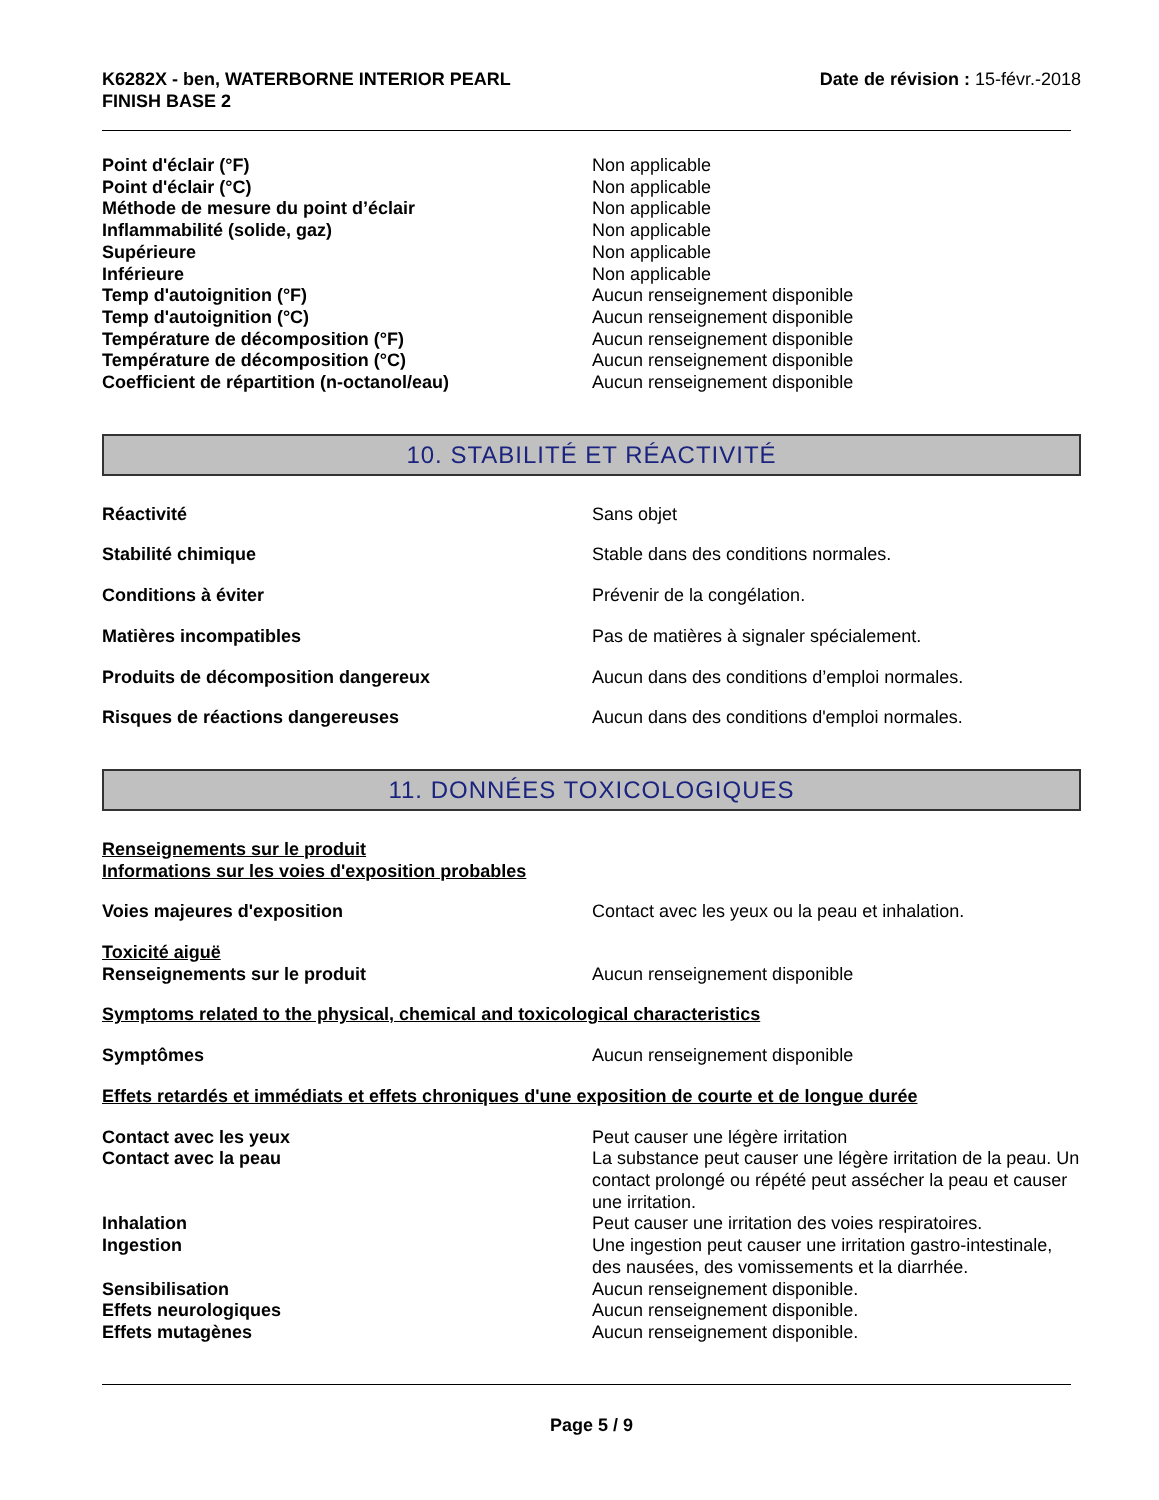K6282X - ben, WATERBORNE INTERIOR PEARL
FINISH BASE 2
Date de révision : 15-févr.-2018
Point d'éclair (°F) Non applicable
Point d'éclair (°C) Non applicable
Méthode de mesure du point d’éclair Non applicable
Inflammabilité (solide, gaz) Non applicable
Supérieure Non applicable
Inférieure Non applicable
Temp d'autoignition (°F) Aucun renseignement disponible
Temp d'autoignition (°C) Aucun renseignement disponible
Température de décomposition (°F) Aucun renseignement disponible
Température de décomposition (°C) Aucun renseignement disponible
Coefficient de répartition (n-octanol/eau) Aucun renseignement disponible
10. STABILITÉ ET RÉACTIVITÉ
Réactivité Sans objet
Stabilité chimique Stable dans des conditions normales.
Conditions à éviter Prévenir de la congélation.
Matières incompatibles Pas de matières à signaler spécialement.
Produits de décomposition dangereux Aucun dans des conditions d’emploi normales.
Risques de réactions dangereuses Aucun dans des conditions d'emploi normales.
11. DONNÉES TOXICOLOGIQUES
Renseignements sur le produit
Informations sur les voies d'exposition probables
Voies majeures d'exposition Contact avec les yeux ou la peau et inhalation.
Toxicité aiguë
Renseignements sur le produit Aucun renseignement disponible
Symptoms related to the physical, chemical and toxicological characteristics
Symptômes Aucun renseignement disponible
Effets retardés et immédiats et effets chroniques d'une exposition de courte et de longue durée
Contact avec les yeux Peut causer une légère irritation
Contact avec la peau La substance peut causer une légère irritation de la peau. Un contact prolongé ou répété peut assécher la peau et causer une irritation.
Inhalation Peut causer une irritation des voies respiratoires.
Ingestion Une ingestion peut causer une irritation gastro-intestinale, des nausées, des vomissements et la diarrhée.
Sensibilisation Aucun renseignement disponible.
Effets neurologiques Aucun renseignement disponible.
Effets mutagènes Aucun renseignement disponible.
Page 5 / 9